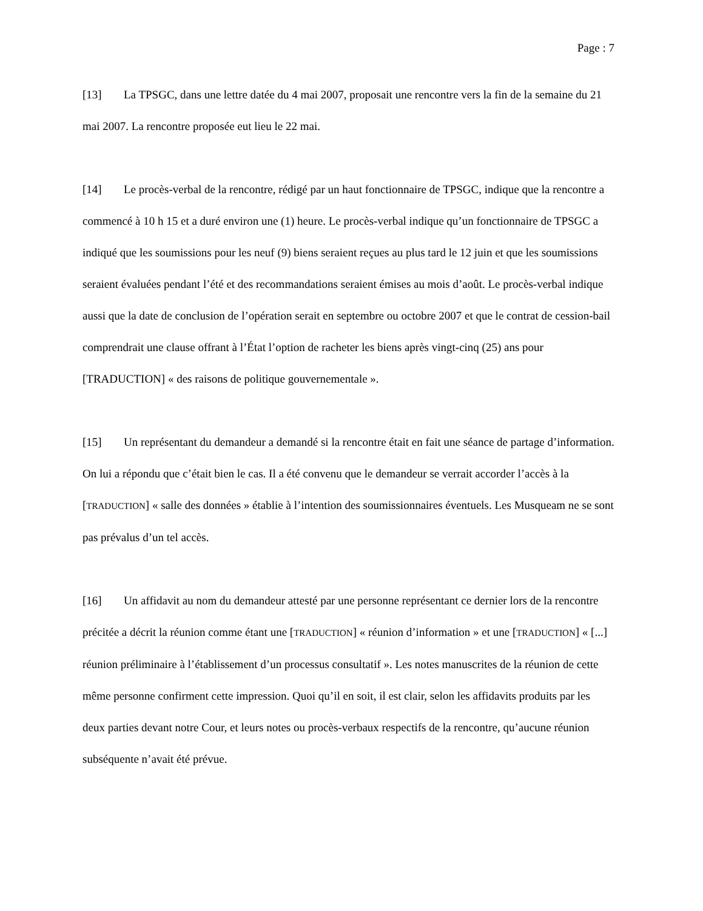Page : 7
[13] La TPSGC, dans une lettre datée du 4 mai 2007, proposait une rencontre vers la fin de la semaine du 21 mai 2007. La rencontre proposée eut lieu le 22 mai.
[14] Le procès-verbal de la rencontre, rédigé par un haut fonctionnaire de TPSGC, indique que la rencontre a commencé à 10 h 15 et a duré environ une (1) heure. Le procès-verbal indique qu’un fonctionnaire de TPSGC a indiqué que les soumissions pour les neuf (9) biens seraient reçues au plus tard le 12 juin et que les soumissions seraient évaluées pendant l’été et des recommandations seraient émises au mois d’août. Le procès-verbal indique aussi que la date de conclusion de l’opération serait en septembre ou octobre 2007 et que le contrat de cession-bail comprendrait une clause offrant à l’État l’option de racheter les biens après vingt-cinq (25) ans pour [TRADUCTION] « des raisons de politique gouvernementale ».
[15] Un représentant du demandeur a demandé si la rencontre était en fait une séance de partage d’information. On lui a répondu que c’était bien le cas. Il a été convenu que le demandeur se verrait accorder l’accès à la [TRADUCTION] « salle des données » établie à l’intention des soumissionnaires éventuels. Les Musqueam ne se sont pas prévalus d’un tel accès.
[16] Un affidavit au nom du demandeur attesté par une personne représentant ce dernier lors de la rencontre précitée a décrit la réunion comme étant une [TRADUCTION] « réunion d’information » et une [TRADUCTION] « [...] réunion préliminaire à l’établissement d’un processus consultatif ». Les notes manuscrites de la réunion de cette même personne confirment cette impression. Quoi qu’il en soit, il est clair, selon les affidavits produits par les deux parties devant notre Cour, et leurs notes ou procès-verbaux respectifs de la rencontre, qu’aucune réunion subséquente n’avait été prévue.